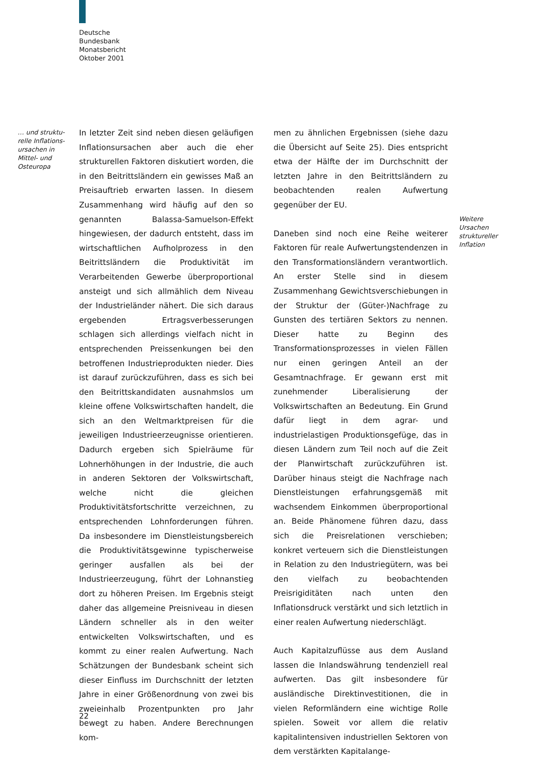Deutsche
Bundesbank
Monatsbericht
Oktober 2001
… und struktu-
relle Inflations-
ursachen in
Mittel- und
Osteuropa
In letzter Zeit sind neben diesen geläufigen Inflationsursachen aber auch die eher strukturellen Faktoren diskutiert worden, die in den Beitrittsländern ein gewisses Maß an Preisauftrieb erwarten lassen. In diesem Zusammenhang wird häufig auf den so genannten Balassa-Samuelson-Effekt hingewiesen, der dadurch entsteht, dass im wirtschaftlichen Aufholprozess in den Beitrittsländern die Produktivität im Verarbeitenden Gewerbe überproportional ansteigt und sich allmählich dem Niveau der Industrieländer nähert. Die sich daraus ergebenden Ertragsverbesserungen schlagen sich allerdings vielfach nicht in entsprechenden Preissenkungen bei den betroffenen Industrieprodukten nieder. Dies ist darauf zurückzuführen, dass es sich bei den Beitrittskandidaten ausnahmslos um kleine offene Volkswirtschaften handelt, die sich an den Weltmarktpreisen für die jeweiligen Industrieerzeugnisse orientieren. Dadurch ergeben sich Spielräume für Lohnerhöhungen in der Industrie, die auch in anderen Sektoren der Volkswirtschaft, welche nicht die gleichen Produktivitätsfortschritte verzeichnen, zu entsprechenden Lohnforderungen führen. Da insbesondere im Dienstleistungsbereich die Produktivitätsgewinne typischerweise geringer ausfallen als bei der Industrieerzeugung, führt der Lohnanstieg dort zu höheren Preisen. Im Ergebnis steigt daher das allgemeine Preisniveau in diesen Ländern schneller als in den weiter entwickelten Volkswirtschaften, und es kommt zu einer realen Aufwertung. Nach Schätzungen der Bundesbank scheint sich dieser Einfluss im Durchschnitt der letzten Jahre in einer Größenordnung von zwei bis zweieinhalb Prozentpunkten pro Jahr bewegt zu haben. Andere Berechnungen kom-
men zu ähnlichen Ergebnissen (siehe dazu die Übersicht auf Seite 25). Dies entspricht etwa der Hälfte der im Durchschnitt der letzten Jahre in den Beitrittsländern zu beobachtenden realen Aufwertung gegenüber der EU.
Daneben sind noch eine Reihe weiterer Faktoren für reale Aufwertungstendenzen in den Transformationsländern verantwortlich. An erster Stelle sind in diesem Zusammenhang Gewichtsverschiebungen in der Struktur der (Güter-)Nachfrage zu Gunsten des tertiären Sektors zu nennen. Dieser hatte zu Beginn des Transformationsprozesses in vielen Fällen nur einen geringen Anteil an der Gesamtnachfrage. Er gewann erst mit zunehmender Liberalisierung der Volkswirtschaften an Bedeutung. Ein Grund dafür liegt in dem agrar- und industrielastigen Produktionsgefüge, das in diesen Ländern zum Teil noch auf die Zeit der Planwirtschaft zurückzuführen ist. Darüber hinaus steigt die Nachfrage nach Dienstleistungen erfahrungsgemäß mit wachsendem Einkommen überproportional an. Beide Phänomene führen dazu, dass sich die Preisrelationen verschieben; konkret verteuern sich die Dienstleistungen in Relation zu den Industriegütern, was bei den vielfach zu beobachtenden Preisrigiditäten nach unten den Inflationsdruck verstärkt und sich letztlich in einer realen Aufwertung niederschlägt.
Auch Kapitalzuflüsse aus dem Ausland lassen die Inlandswährung tendenziell real aufwerten. Das gilt insbesondere für ausländische Direktinvestitionen, die in vielen Reformländern eine wichtige Rolle spielen. Soweit vor allem die relativ kapitalintensiven industriellen Sektoren von dem verstärkten Kapitalange-
Weitere
Ursachen
struktureller
Inflation
22